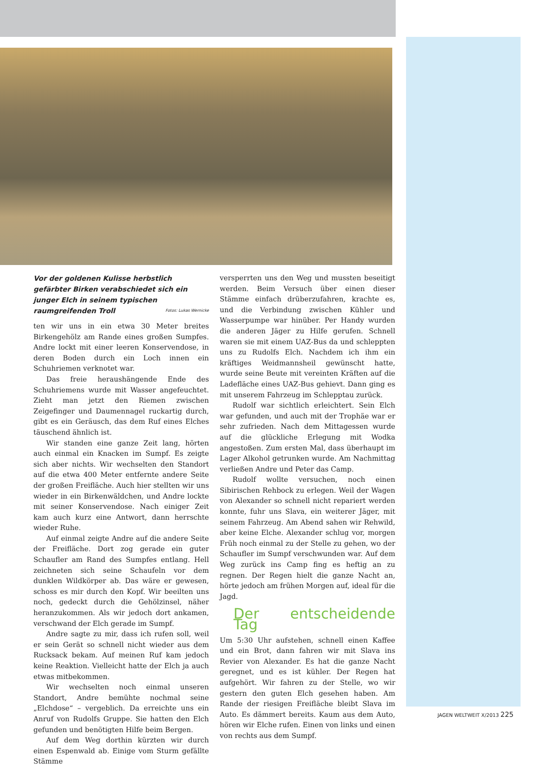Vor der goldenen Kulisse herbstlich gefärbter Birken verabschiedet sich ein junger Elch in seinem typischen raumgreifenden Troll Fotos: Lukas Wernicke
ten wir uns in ein etwa 30 Meter breites Birkengehölz am Rande eines großen Sumpfes. Andre lockt mit einer leeren Konservendose, in deren Boden durch ein Loch innen ein Schuhriemen verknotet war.
Das freie heraushängende Ende des Schuhriemens wurde mit Wasser angefeuchtet. Zieht man jetzt den Riemen zwischen Zeigefinger und Daumennagel ruckartig durch, gibt es ein Geräusch, das dem Ruf eines Elches täuschend ähnlich ist.
Wir standen eine ganze Zeit lang, hörten auch einmal ein Knacken im Sumpf. Es zeigte sich aber nichts. Wir wechselten den Standort auf die etwa 400 Meter entfernte andere Seite der großen Freifläche. Auch hier stellten wir uns wieder in ein Birkenwäldchen, und Andre lockte mit seiner Konservendose. Nach einiger Zeit kam auch kurz eine Antwort, dann herrschte wieder Ruhe.
Auf einmal zeigte Andre auf die andere Seite der Freifläche. Dort zog gerade ein guter Schaufler am Rand des Sumpfes entlang. Hell zeichneten sich seine Schaufeln vor dem dunklen Wildkörper ab. Das wäre er gewesen, schoss es mir durch den Kopf. Wir beeilten uns noch, gedeckt durch die Gehölzinsel, näher heranzukommen. Als wir jedoch dort ankamen, verschwand der Elch gerade im Sumpf.
Andre sagte zu mir, dass ich rufen soll, weil er sein Gerät so schnell nicht wieder aus dem Rucksack bekam. Auf meinen Ruf kam jedoch keine Reaktion. Vielleicht hatte der Elch ja auch etwas mitbekommen.
Wir wechselten noch einmal unseren Standort, Andre bemühte nochmal seine „Elchdose“ – vergeblich. Da erreichte uns ein Anruf von Rudolfs Gruppe. Sie hatten den Elch gefunden und benötigten Hilfe beim Bergen.
Auf dem Weg dorthin kürzten wir durch einen Espenwald ab. Einige vom Sturm gefällte Stämme
versperrten uns den Weg und mussten beseitigt werden. Beim Versuch über einen dieser Stämme einfach drüberzufahren, krachte es, und die Verbindung zwischen Kühler und Wasserpumpe war hinüber. Per Handy wurden die anderen Jäger zu Hilfe gerufen. Schnell waren sie mit einem UAZ-Bus da und schleppten uns zu Rudolfs Elch. Nachdem ich ihm ein kräftiges Weidmannsheil gewünscht hatte, wurde seine Beute mit vereinten Kräften auf die Ladefläche eines UAZ-Bus gehievt. Dann ging es mit unserem Fahrzeug im Schlepptau zurück.
Rudolf war sichtlich erleichtert. Sein Elch war gefunden, und auch mit der Trophäe war er sehr zufrieden. Nach dem Mittagessen wurde auf die glückliche Erlegung mit Wodka angestoßen. Zum ersten Mal, dass überhaupt im Lager Alkohol getrunken wurde. Am Nachmittag verließen Andre und Peter das Camp.
Rudolf wollte versuchen, noch einen Sibirischen Rehbock zu erlegen. Weil der Wagen von Alexander so schnell nicht repariert werden konnte, fuhr uns Slava, ein weiterer Jäger, mit seinem Fahrzeug. Am Abend sahen wir Rehwild, aber keine Elche. Alexander schlug vor, morgen Früh noch einmal zu der Stelle zu gehen, wo der Schaufler im Sumpf verschwunden war. Auf dem Weg zurück ins Camp fing es heftig an zu regnen. Der Regen hielt die ganze Nacht an, hörte jedoch am frühen Morgen auf, ideal für die Jagd.
Der entscheidende Tag
Um 5:30 Uhr aufstehen, schnell einen Kaffee und ein Brot, dann fahren wir mit Slava ins Revier von Alexander. Es hat die ganze Nacht geregnet, und es ist kühler. Der Regen hat aufgehört. Wir fahren zu der Stelle, wo wir gestern den guten Elch gesehen haben. Am Rande der riesigen Freifläche bleibt Slava im Auto. Es dämmert bereits. Kaum aus dem Auto, hören wir Elche rufen. Einen von links und einen von rechts aus dem Sumpf.
JAGEN WELTWEIT X/2013 225